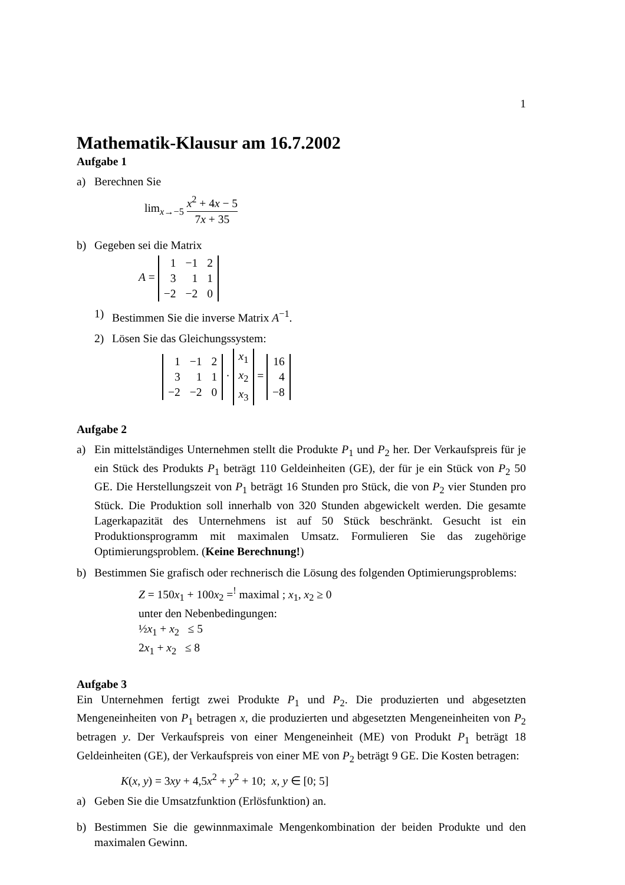1
Mathematik-Klausur am 16.7.2002
Aufgabe 1
a) Berechnen Sie
lim<sub>x→−5</sub> x<sup>2</sup> + 4x − 5 7x + 35
b) Gegeben sei die Matrix
A =
| 1 | −1 | 2 |
| 3 | 1 | 1 |
| −2 | −2 | 0 |
1) Bestimmen Sie die inverse Matrix A<sup>−1</sup>.
2) Lösen Sie das Gleichungssystem:
| 1 | −1 | 2 |
| 3 | 1 | 1 |
| −2 | −2 | 0 |
·
| x<sub>1</sub> |
| x<sub>2</sub> |
| x<sub>3</sub> |
=
| 16 |
| 4 |
| −8 |
Aufgabe 2
a) Ein mittelständiges Unternehmen stellt die Produkte P<sub>1</sub> und P<sub>2</sub> her. Der Verkaufspreis für je ein Stück des Produkts P<sub>1</sub> beträgt 110 Geldeinheiten (GE), der für je ein Stück von P<sub>2</sub> 50 GE. Die Herstellungszeit von P<sub>1</sub> beträgt 16 Stunden pro Stück, die von P<sub>2</sub> vier Stunden pro Stück. Die Produktion soll innerhalb von 320 Stunden abgewickelt werden. Die gesamte Lagerkapazität des Unternehmens ist auf 50 Stück beschränkt. Gesucht ist ein Produktionsprogramm mit maximalen Umsatz. Formulieren Sie das zugehörige Optimierungsproblem. (Keine Berechnung!)
b) Bestimmen Sie grafisch oder rechnerisch die Lösung des folgenden Optimierungsproblems:
Z = 150x<sub>1</sub> + 100x<sub>2</sub> =<sup>!</sup> maximal ; x<sub>1</sub>, x<sub>2</sub> ≥ 0
unter den Nebenbedingungen:
½x<sub>1</sub> + x<sub>2</sub> ≤ 5
2x<sub>1</sub> + x<sub>2</sub> ≤ 8
Aufgabe 3
Ein Unternehmen fertigt zwei Produkte P<sub>1</sub> und P<sub>2</sub>. Die produzierten und abgesetzten Mengeneinheiten von P<sub>1</sub> betragen x, die produzierten und abgesetzten Mengeneinheiten von P<sub>2</sub> betragen y. Der Verkaufspreis von einer Mengeneinheit (ME) von Produkt P<sub>1</sub> beträgt 18 Geldeinheiten (GE), der Verkaufspreis von einer ME von P<sub>2</sub> beträgt 9 GE. Die Kosten betragen:
K(x, y) = 3xy + 4,5x<sup>2</sup> + y<sup>2</sup> + 10; x, y ∈ [0; 5]
a) Geben Sie die Umsatzfunktion (Erlösfunktion) an.
b) Bestimmen Sie die gewinnmaximale Mengenkombination der beiden Produkte und den maximalen Gewinn.